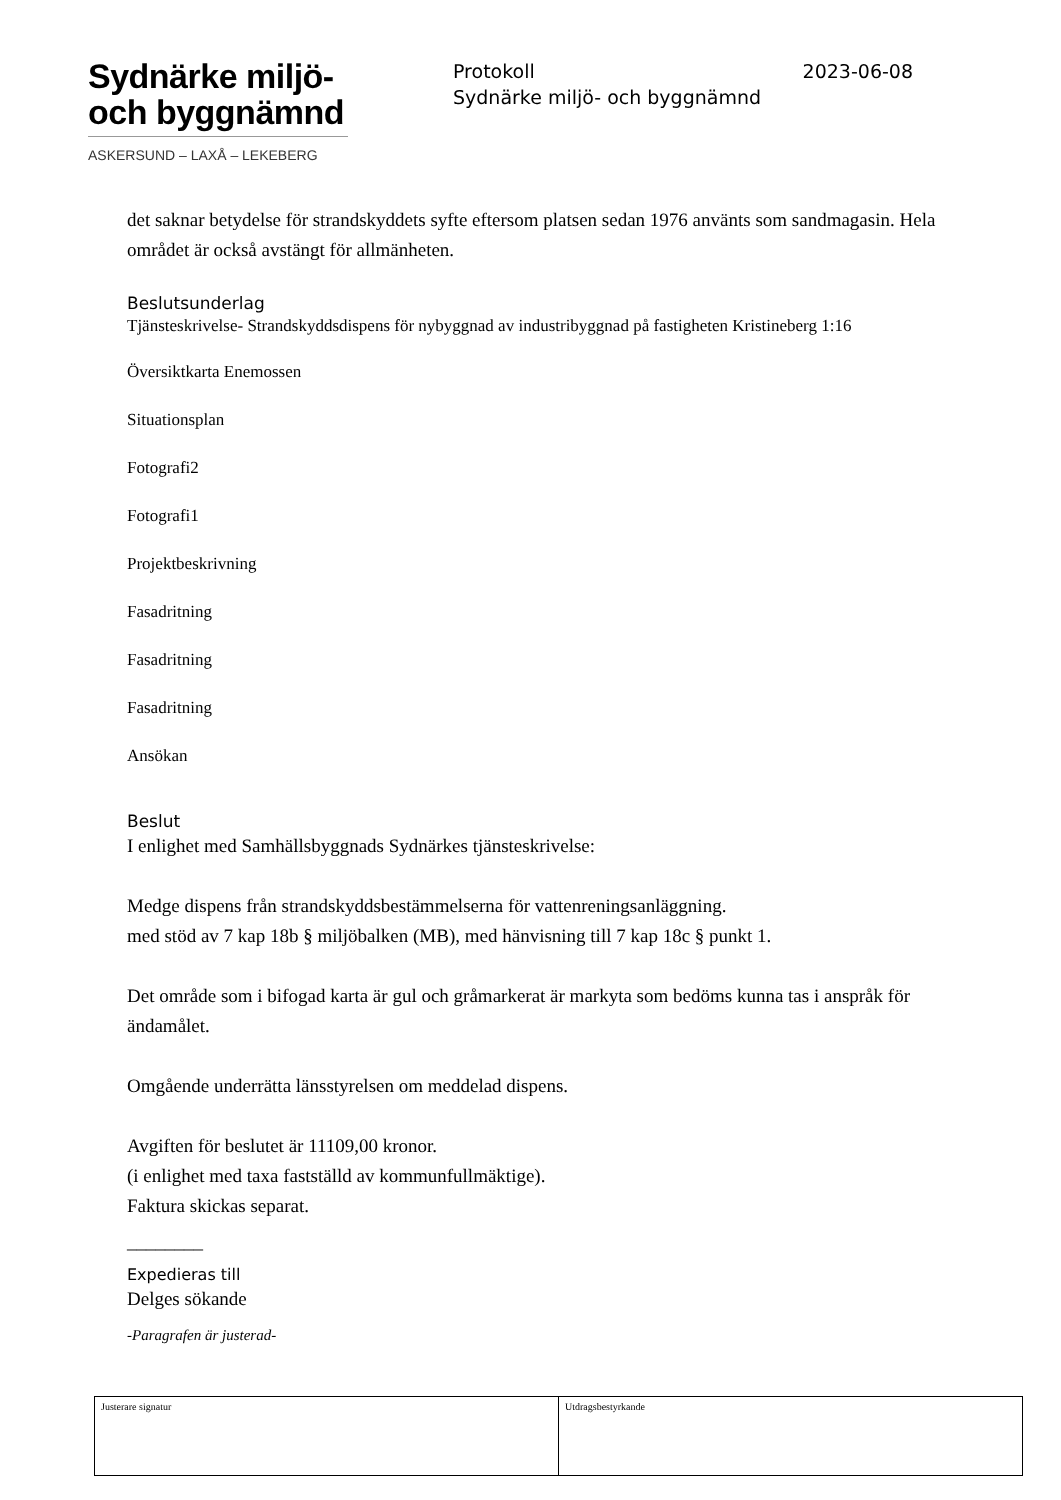Sydnärke miljö-
och byggnämnd
ASKERSUND – LAXÅ – LEKEBERG
Protokoll 2023-06-08
Sydnärke miljö- och byggnämnd
det saknar betydelse för strandskyddets syfte eftersom platsen sedan 1976 använts som sandmagasin. Hela området är också avstängt för allmänheten.
Beslutsunderlag
Tjänsteskrivelse- Strandskyddsdispens för nybyggnad av industribyggnad på fastigheten Kristineberg 1:16
Översiktkarta Enemossen
Situationsplan
Fotografi2
Fotografi1
Projektbeskrivning
Fasadritning
Fasadritning
Fasadritning
Ansökan
Beslut
I enlighet med Samhällsbyggnads Sydnärkes tjänsteskrivelse:
Medge dispens från strandskyddsbestämmelserna för vattenreningsanläggning.
med stöd av 7 kap 18b § miljöbalken (MB), med hänvisning till 7 kap 18c § punkt 1.
Det område som i bifogad karta är gul och gråmarkerat är markyta som bedöms kunna tas i anspråk för ändamålet.
Omgående underrätta länsstyrelsen om meddelad dispens.
Avgiften för beslutet är 11109,00 kronor.
(i enlighet med taxa fastställd av kommunfullmäktige).
Faktura skickas separat.
________
Expedieras till
Delges sökande
-Paragrafen är justerad-
| Justerare signatur | Utdragsbestyrkande |